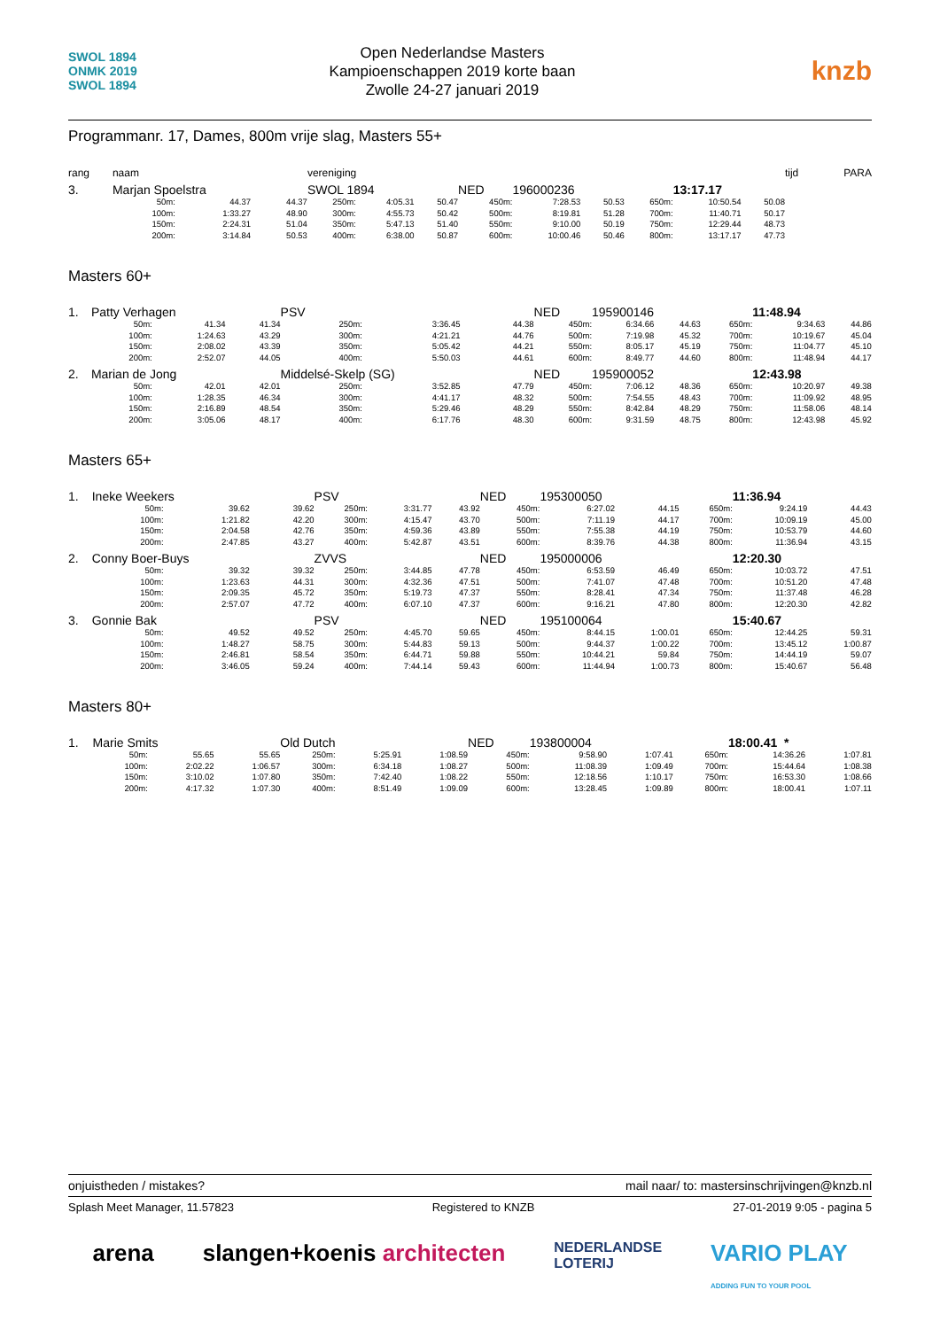SWOL 1894
ONMK 2019
SWOL 1894
Open Nederlandse Masters
Kampioenschappen 2019 korte baan
Zwolle 24-27 januari 2019
knzb
Programmanr. 17, Dames, 800m vrije slag, Masters 55+
| rang | naam | | | vereniging | | | | | | | | | tijd | | PARA |
| 3. | Marjan Spoelstra | | | SWOL 1894 | | | NED | 196000236 | | | 13:17.17 | | | | |
| | 50m: | 44.37 | 44.37 | 250m: | 4:05.31 | 50.47 | 450m: | 7:28.53 | 50.53 | 650m: | 10:50.54 | 50.08 | | | |
| | 100m: | 1:33.27 | 48.90 | 300m: | 4:55.73 | 50.42 | 500m: | 8:19.81 | 51.28 | 700m: | 11:40.71 | 50.17 | | | |
| | 150m: | 2:24.31 | 51.04 | 350m: | 5:47.13 | 51.40 | 550m: | 9:10.00 | 50.19 | 750m: | 12:29.44 | 48.73 | | | |
| | 200m: | 3:14.84 | 50.53 | 400m: | 6:38.00 | 50.87 | 600m: | 10:00.46 | 50.46 | 800m: | 13:17.17 | 47.73 | | | |
Masters 60+
| 1. | Patty Verhagen | | | PSV | | | NED | 195900146 | | | 11:48.94 | | |
| | 50m: | 41.34 | 41.34 | 250m: | 3:36.45 | 44.38 | 450m: | 6:34.66 | 44.63 | 650m: | 9:34.63 | 44.86 | |
| | 100m: | 1:24.63 | 43.29 | 300m: | 4:21.21 | 44.76 | 500m: | 7:19.98 | 45.32 | 700m: | 10:19.67 | 45.04 | |
| | 150m: | 2:08.02 | 43.39 | 350m: | 5:05.42 | 44.21 | 550m: | 8:05.17 | 45.19 | 750m: | 11:04.77 | 45.10 | |
| | 200m: | 2:52.07 | 44.05 | 400m: | 5:50.03 | 44.61 | 600m: | 8:49.77 | 44.60 | 800m: | 11:48.94 | 44.17 | |
| 2. | Marian de Jong | | | Middelsé-Skelp (SG) | | | NED | 195900052 | | | 12:43.98 | | |
| | 50m: | 42.01 | 42.01 | 250m: | 3:52.85 | 47.79 | 450m: | 7:06.12 | 48.36 | 650m: | 10:20.97 | 49.38 | |
| | 100m: | 1:28.35 | 46.34 | 300m: | 4:41.17 | 48.32 | 500m: | 7:54.55 | 48.43 | 700m: | 11:09.92 | 48.95 | |
| | 150m: | 2:16.89 | 48.54 | 350m: | 5:29.46 | 48.29 | 550m: | 8:42.84 | 48.29 | 750m: | 11:58.06 | 48.14 | |
| | 200m: | 3:05.06 | 48.17 | 400m: | 6:17.76 | 48.30 | 600m: | 9:31.59 | 48.75 | 800m: | 12:43.98 | 45.92 | |
Masters 65+
| 1. | Ineke Weekers | | | PSV | | | NED | 195300050 | | | 11:36.94 | | |
| | 50m: | 39.62 | 39.62 | 250m: | 3:31.77 | 43.92 | 450m: | 6:27.02 | 44.15 | 650m: | 9:24.19 | 44.43 | |
| | 100m: | 1:21.82 | 42.20 | 300m: | 4:15.47 | 43.70 | 500m: | 7:11.19 | 44.17 | 700m: | 10:09.19 | 45.00 | |
| | 150m: | 2:04.58 | 42.76 | 350m: | 4:59.36 | 43.89 | 550m: | 7:55.38 | 44.19 | 750m: | 10:53.79 | 44.60 | |
| | 200m: | 2:47.85 | 43.27 | 400m: | 5:42.87 | 43.51 | 600m: | 8:39.76 | 44.38 | 800m: | 11:36.94 | 43.15 | |
| 2. | Conny Boer-Buys | | | ZVVS | | | NED | 195000006 | | | 12:20.30 | | |
| | 50m: | 39.32 | 39.32 | 250m: | 3:44.85 | 47.78 | 450m: | 6:53.59 | 46.49 | 650m: | 10:03.72 | 47.51 | |
| | 100m: | 1:23.63 | 44.31 | 300m: | 4:32.36 | 47.51 | 500m: | 7:41.07 | 47.48 | 700m: | 10:51.20 | 47.48 | |
| | 150m: | 2:09.35 | 45.72 | 350m: | 5:19.73 | 47.37 | 550m: | 8:28.41 | 47.34 | 750m: | 11:37.48 | 46.28 | |
| | 200m: | 2:57.07 | 47.72 | 400m: | 6:07.10 | 47.37 | 600m: | 9:16.21 | 47.80 | 800m: | 12:20.30 | 42.82 | |
| 3. | Gonnie Bak | | | PSV | | | NED | 195100064 | | | 15:40.67 | | |
| | 50m: | 49.52 | 49.52 | 250m: | 4:45.70 | 59.65 | 450m: | 8:44.15 | 1:00.01 | 650m: | 12:44.25 | 59.31 | |
| | 100m: | 1:48.27 | 58.75 | 300m: | 5:44.83 | 59.13 | 500m: | 9:44.37 | 1:00.22 | 700m: | 13:45.12 | 1:00.87 | |
| | 150m: | 2:46.81 | 58.54 | 350m: | 6:44.71 | 59.88 | 550m: | 10:44.21 | 59.84 | 750m: | 14:44.19 | 59.07 | |
| | 200m: | 3:46.05 | 59.24 | 400m: | 7:44.14 | 59.43 | 600m: | 11:44.94 | 1:00.73 | 800m: | 15:40.67 | 56.48 | |
Masters 80+
| 1. | Marie Smits | | | Old Dutch | | | NED | 193800004 | | | 18:00.41 * | | |
| | 50m: | 55.65 | 55.65 | 250m: | 5:25.91 | 1:08.59 | 450m: | 9:58.90 | 1:07.41 | 650m: | 14:36.26 | 1:07.81 | |
| | 100m: | 2:02.22 | 1:06.57 | 300m: | 6:34.18 | 1:08.27 | 500m: | 11:08.39 | 1:09.49 | 700m: | 15:44.64 | 1:08.38 | |
| | 150m: | 3:10.02 | 1:07.80 | 350m: | 7:42.40 | 1:08.22 | 550m: | 12:18.56 | 1:10.17 | 750m: | 16:53.30 | 1:08.66 | |
| | 200m: | 4:17.32 | 1:07.30 | 400m: | 8:51.49 | 1:09.09 | 600m: | 13:28.45 | 1:09.89 | 800m: | 18:00.41 | 1:07.11 | |
onjuistheden / mistakes? mail naar/ to: mastersinschrijvingen@knzb.nl
Splash Meet Manager, 11.57823 Registered to KNZB 27-01-2019 9:05 - pagina 5
arena slangen+koenis architecten NEDERLANDSE
LOTERIJ VARIO PLAY
ADDING FUN TO YOUR POOL